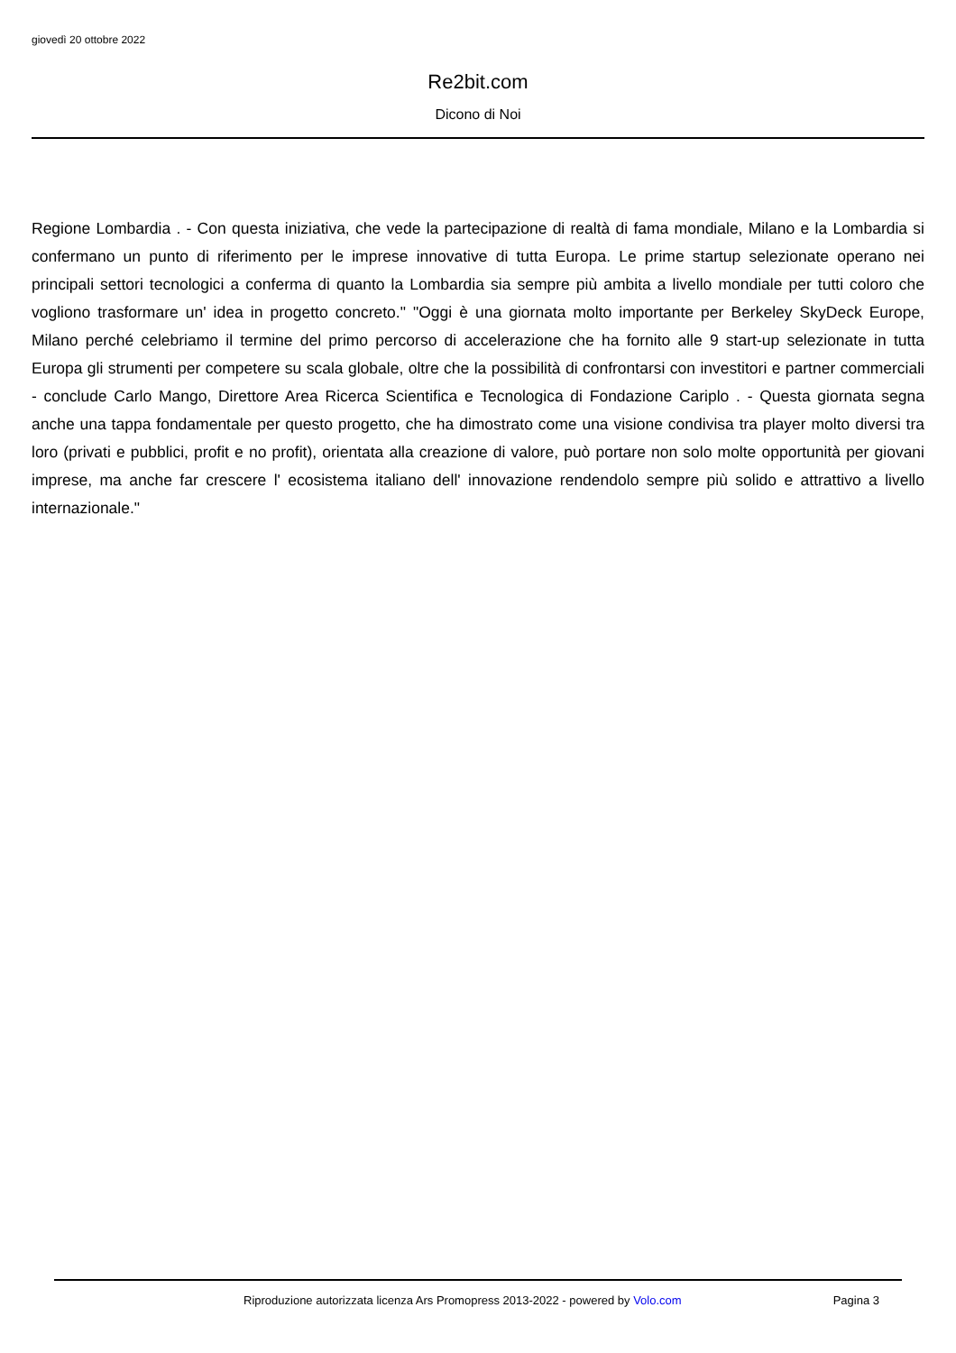giovedì 20 ottobre 2022
Re2bit.com
Dicono di Noi
Regione Lombardia . - Con questa iniziativa, che vede la partecipazione di realtà di fama mondiale, Milano e la Lombardia si confermano un punto di riferimento per le imprese innovative di tutta Europa. Le prime startup selezionate operano nei principali settori tecnologici a conferma di quanto la Lombardia sia sempre più ambita a livello mondiale per tutti coloro che vogliono trasformare un' idea in progetto concreto." "Oggi è una giornata molto importante per Berkeley SkyDeck Europe, Milano perché celebriamo il termine del primo percorso di accelerazione che ha fornito alle 9 start-up selezionate in tutta Europa gli strumenti per competere su scala globale, oltre che la possibilità di confrontarsi con investitori e partner commerciali - conclude Carlo Mango, Direttore Area Ricerca Scientifica e Tecnologica di Fondazione Cariplo . - Questa giornata segna anche una tappa fondamentale per questo progetto, che ha dimostrato come una visione condivisa tra player molto diversi tra loro (privati e pubblici, profit e no profit), orientata alla creazione di valore, può portare non solo molte opportunità per giovani imprese, ma anche far crescere l' ecosistema italiano dell' innovazione rendendolo sempre più solido e attrattivo a livello internazionale."
Riproduzione autorizzata licenza Ars Promopress 2013-2022 - powered by Volo.com Pagina 3